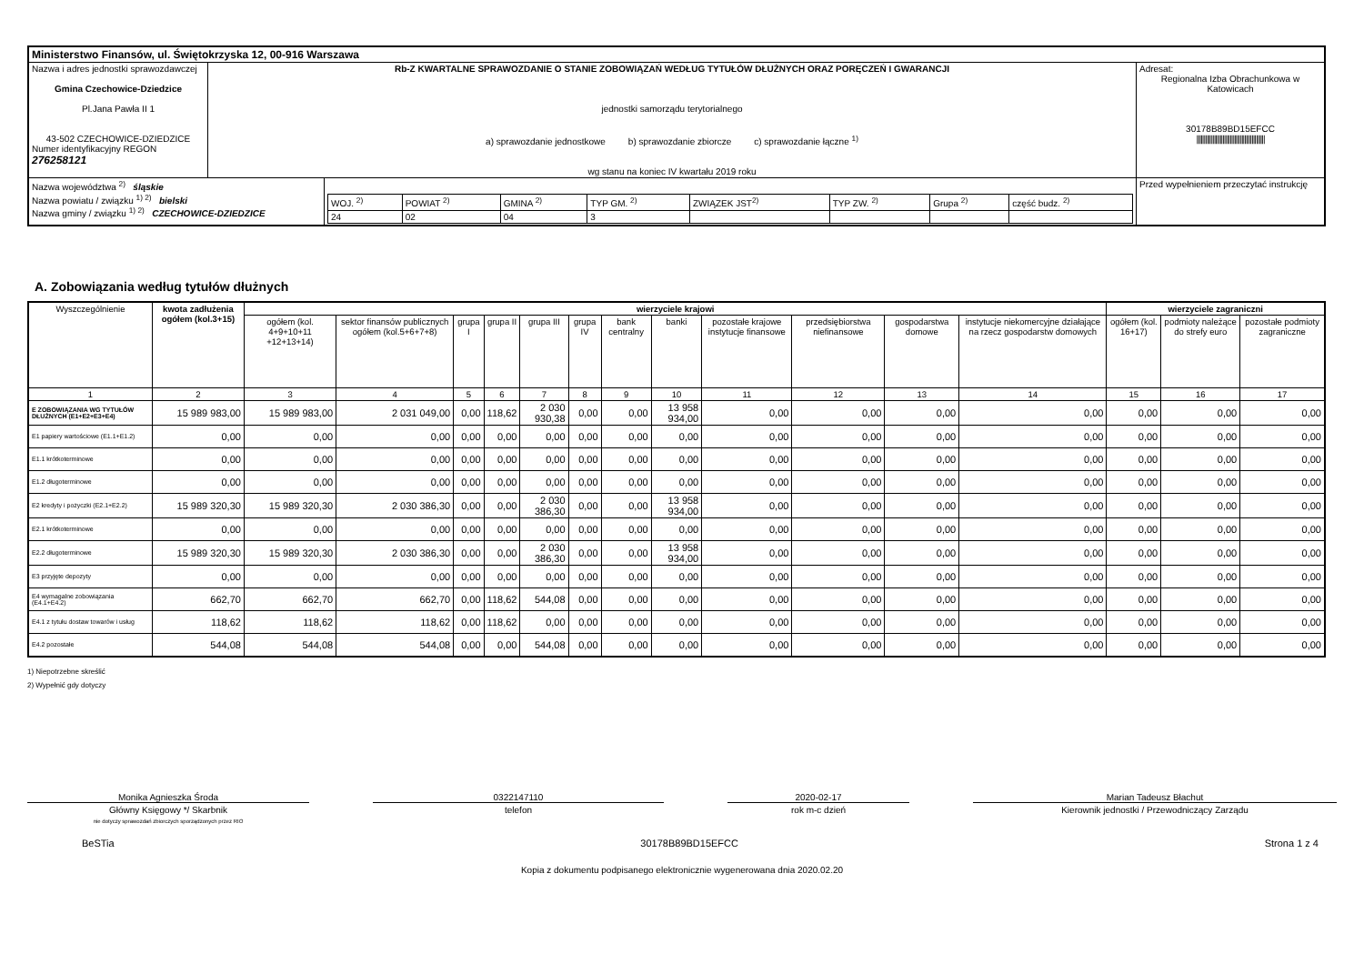| Ministerstwo Finansów, ul. Świętokrzyska 12, 00-916 Warszawa | | | |
| Nazwa i adres jednostki sprawozdawczej Gmina Czechowice-Dziedzice Pl.Jana Pawła II 1 43-502 CZECHOWICE-DZIEDZICE Numer identyfikacyjny REGON 276258121 | Rb-Z KWARTALNE SPRAWOZDANIE O STANIE ZOBOWIĄZAŃ WEDŁUG TYTUŁÓW DŁUŻNYCH ORAZ PORĘCZEŃ I GWARANCJI jednostki samorządu terytorialnego a) sprawozdanie jednostkowe b) sprawozdanie zbiorcze c) sprawozdanie łączne <sup>1)</sup> wg stanu na koniec IV kwartału 2019 roku | | Adresat: Regionalna Izba Obrachunkowa w Katowicach 30178B89BD15EFCC /////////////////////////////////////////////// |
| Nazwa województwa <sup>2)</sup> śląskie Nazwa powiatu / związku <sup>1) 2)</sup> bielski Nazwa gminy / związku <sup>1) 2)</sup> CZECHOWICE-DZIEDZICE | | / WOJ. <sup>2)</sup> / POWIAT <sup>2)</sup> / GMINA <sup>2)</sup> / TYP GM. <sup>2)</sup> / ZWIĄZEK JST<sup>2)</sup> / TYP ZW. <sup>2)</sup> / Grupa <sup>2)</sup> / część budz. <sup>2)</sup> / / 24 / 02 / 04 / 3 / / / / / | Przed wypełnieniem przeczytać instrukcję |
A. Zobowiązania według tytułów dłużnych
| Wyszczególnienie | kwota zadłużenia ogółem (kol.3+15) | wierzyciele krajowi | | | | | | | | | | | | wierzyciele zagraniczni | | |
| --- | --- | --- | --- | --- | --- | --- | --- | --- | --- | --- | --- | --- | --- | --- | --- | --- |
| | | ogółem (kol. 4+9+10+11 +12+13+14) | sektor finansów publicznych ogółem (kol.5+6+7+8) | grupa I | grupa II | grupa III | grupa IV | bank centralny | banki | pozostałe krajowe instytucje finansowe | przedsiębiorstwa niefinansowe | gospodarstwa domowe | instytucje niekomercyjne działające na rzecz gospodarstw domowych | ogółem (kol. 16+17) | podmioty należące do strefy euro | pozostałe podmioty zagraniczne |
| 1 | 2 | 3 | 4 | 5 | 6 | 7 | 8 | 9 | 10 | 11 | 12 | 13 | 14 | 15 | 16 | 17 |
| E ZOBOWIĄZANIA WG TYTUŁÓW DŁUŻNYCH (E1+E2+E3+E4) | 15 989 983,00 | 15 989 983,00 | 2 031 049,00 | 0,00 | 118,62 | 2 030 930,38 | 0,00 | 0,00 | 13 958 934,00 | 0,00 | 0,00 | 0,00 | 0,00 | 0,00 | 0,00 | 0,00 |
| E1 papiery wartościowe (E1.1+E1.2) | 0,00 | 0,00 | 0,00 | 0,00 | 0,00 | 0,00 | 0,00 | 0,00 | 0,00 | 0,00 | 0,00 | 0,00 | 0,00 | 0,00 | 0,00 | 0,00 |
| E1.1 krótkoterminowe | 0,00 | 0,00 | 0,00 | 0,00 | 0,00 | 0,00 | 0,00 | 0,00 | 0,00 | 0,00 | 0,00 | 0,00 | 0,00 | 0,00 | 0,00 | 0,00 |
| E1.2 długoterminowe | 0,00 | 0,00 | 0,00 | 0,00 | 0,00 | 0,00 | 0,00 | 0,00 | 0,00 | 0,00 | 0,00 | 0,00 | 0,00 | 0,00 | 0,00 | 0,00 |
| E2 kredyty i pożyczki (E2.1+E2.2) | 15 989 320,30 | 15 989 320,30 | 2 030 386,30 | 0,00 | 0,00 | 2 030 386,30 | 0,00 | 0,00 | 13 958 934,00 | 0,00 | 0,00 | 0,00 | 0,00 | 0,00 | 0,00 | 0,00 |
| E2.1 krótkoterminowe | 0,00 | 0,00 | 0,00 | 0,00 | 0,00 | 0,00 | 0,00 | 0,00 | 0,00 | 0,00 | 0,00 | 0,00 | 0,00 | 0,00 | 0,00 | 0,00 |
| E2.2 długoterminowe | 15 989 320,30 | 15 989 320,30 | 2 030 386,30 | 0,00 | 0,00 | 2 030 386,30 | 0,00 | 0,00 | 13 958 934,00 | 0,00 | 0,00 | 0,00 | 0,00 | 0,00 | 0,00 | 0,00 |
| E3 przyjęte depozyty | 0,00 | 0,00 | 0,00 | 0,00 | 0,00 | 0,00 | 0,00 | 0,00 | 0,00 | 0,00 | 0,00 | 0,00 | 0,00 | 0,00 | 0,00 | 0,00 |
| E4 wymagalne zobowiązania (E4.1+E4.2) | 662,70 | 662,70 | 662,70 | 0,00 | 118,62 | 544,08 | 0,00 | 0,00 | 0,00 | 0,00 | 0,00 | 0,00 | 0,00 | 0,00 | 0,00 | 0,00 |
| E4.1 z tytułu dostaw towarów i usług | 118,62 | 118,62 | 118,62 | 0,00 | 118,62 | 0,00 | 0,00 | 0,00 | 0,00 | 0,00 | 0,00 | 0,00 | 0,00 | 0,00 | 0,00 | 0,00 |
| E4.2 pozostałe | 544,08 | 544,08 | 544,08 | 0,00 | 0,00 | 544,08 | 0,00 | 0,00 | 0,00 | 0,00 | 0,00 | 0,00 | 0,00 | 0,00 | 0,00 | 0,00 |
1) Niepotrzebne skreślić
2) Wypełnić gdy dotyczy
Monika Agnieszka Środa
Główny Księgowy */ Skarbnik
nie dotyczy sprawozdań zbiorczych sporządzonych przez RIO
0322147110
telefon
2020-02-17
rok m-c dzień
Marian Tadeusz Błachut
Kierownik jednostki / Przewodniczący Zarządu
BeSTia 30178B89BD15EFCC Strona 1 z 4
Kopia z dokumentu podpisanego elektronicznie wygenerowana dnia 2020.02.20